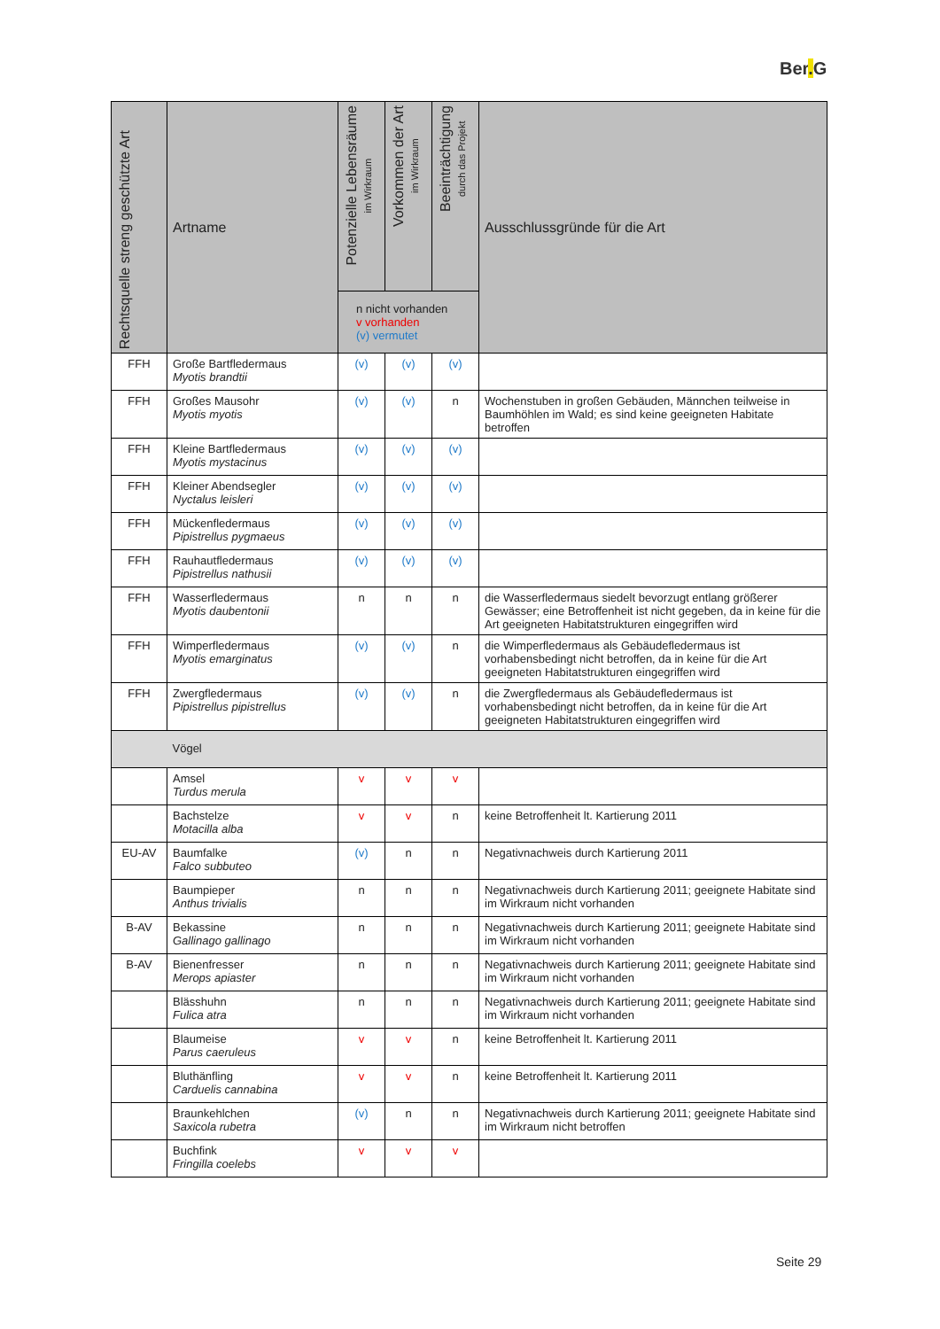Ber. G
| Rechtsquelle streng geschützte Art | Artname | Potenzielle Lebensräume im Wirkraum | Vorkommen der Art im Wirkraum | Beeinträchtigung durch das Projekt | Ausschlussgründe für die Art |
| --- | --- | --- | --- | --- | --- |
| | | n nicht vorhanden v vorhanden (v) vermutet | | | |
| FFH | Große Bartfledermaus Myotis brandtii | (v) | (v) | (v) | |
| FFH | Großes Mausohr Myotis myotis | (v) | (v) | n | Wochenstuben in großen Gebäuden, Männchen teilweise in Baumhöhlen im Wald; es sind keine geeigneten Habitate betroffen |
| FFH | Kleine Bartfledermaus Myotis mystacinus | (v) | (v) | (v) | |
| FFH | Kleiner Abendsegler Nyctalus leisleri | (v) | (v) | (v) | |
| FFH | Mückenfledermaus Pipistrellus pygmaeus | (v) | (v) | (v) | |
| FFH | Rauhautfledermaus Pipistrellus nathusii | (v) | (v) | (v) | |
| FFH | Wasserfledermaus Myotis daubentonii | n | n | n | die Wasserfledermaus siedelt bevorzugt entlang größerer Gewässer; eine Betroffenheit ist nicht gegeben, da in keine für die Art geeigneten Habitatstrukturen eingegriffen wird |
| FFH | Wimperfledermaus Myotis emarginatus | (v) | (v) | n | die Wimperfledermaus als Gebäudefledermaus ist vorhabensbedingt nicht betroffen, da in keine für die Art geeigneten Habitatstrukturen eingegriffen wird |
| FFH | Zwergfledermaus Pipistrellus pipistrellus | (v) | (v) | n | die Zwergfledermaus als Gebäudefledermaus ist vorhabensbedingt nicht betroffen, da in keine für die Art geeigneten Habitatstrukturen eingegriffen wird |
| | Vögel | | | | |
| | Amsel Turdus merula | v | v | v | |
| | Bachstelze Motacilla alba | v | v | n | keine Betroffenheit lt. Kartierung 2011 |
| EU-AV | Baumfalke Falco subbuteo | (v) | n | n | Negativnachweis durch Kartierung 2011 |
| | Baumpieper Anthus trivialis | n | n | n | Negativnachweis durch Kartierung 2011; geeignete Habitate sind im Wirkraum nicht vorhanden |
| B-AV | Bekassine Gallinago gallinago | n | n | n | Negativnachweis durch Kartierung 2011; geeignete Habitate sind im Wirkraum nicht vorhanden |
| B-AV | Bienenfresser Merops apiaster | n | n | n | Negativnachweis durch Kartierung 2011; geeignete Habitate sind im Wirkraum nicht vorhanden |
| | Blässhuhn Fulica atra | n | n | n | Negativnachweis durch Kartierung 2011; geeignete Habitate sind im Wirkraum nicht vorhanden |
| | Blaumeise Parus caeruleus | v | v | n | keine Betroffenheit lt. Kartierung 2011 |
| | Bluthänfling Carduelis cannabina | v | v | n | keine Betroffenheit lt. Kartierung 2011 |
| | Braunkehlchen Saxicola rubetra | (v) | n | n | Negativnachweis durch Kartierung 2011; geeignete Habitate sind im Wirkraum nicht betroffen |
| | Buchfink Fringilla coelebs | v | v | v | |
Seite 29